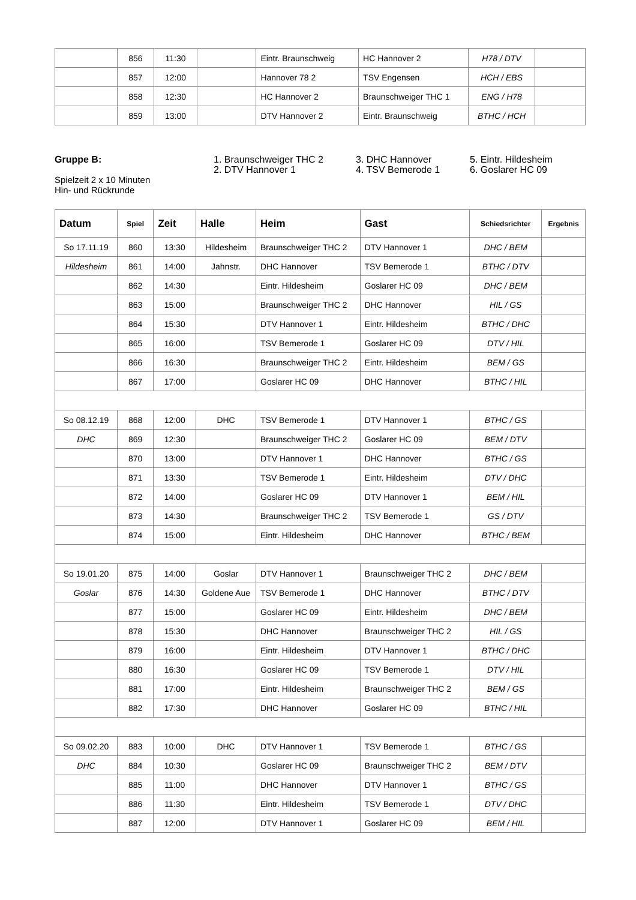| | 856 | 11:30 | | Eintr. Braunschweig | HC Hannover 2 | H78 / DTV | |
| | 857 | 12:00 | | Hannover 78 2 | TSV Engensen | HCH / EBS | |
| | 858 | 12:30 | | HC Hannover 2 | Braunschweiger THC 1 | ENG / H78 | |
| | 859 | 13:00 | | DTV Hannover 2 | Eintr. Braunschweig | BTHC / HCH | |
Gruppe B:
Spielzeit 2 x 10 Minuten
Hin- und Rückrunde
1. Braunschweiger THC 2
2. DTV Hannover 1
3. DHC Hannover
4. TSV Bemerode 1
5. Eintr. Hildesheim
6. Goslarer HC 09
| Datum | Spiel | Zeit | Halle | Heim | Gast | Schiedsrichter | Ergebnis |
| --- | --- | --- | --- | --- | --- | --- | --- |
| So 17.11.19 | 860 | 13:30 | Hildesheim | Braunschweiger THC 2 | DTV Hannover 1 | DHC / BEM | |
| Hildesheim | 861 | 14:00 | Jahnstr. | DHC Hannover | TSV Bemerode 1 | BTHC / DTV | |
| | 862 | 14:30 | | Eintr. Hildesheim | Goslarer HC 09 | DHC / BEM | |
| | 863 | 15:00 | | Braunschweiger THC 2 | DHC Hannover | HIL / GS | |
| | 864 | 15:30 | | DTV Hannover 1 | Eintr. Hildesheim | BTHC / DHC | |
| | 865 | 16:00 | | TSV Bemerode 1 | Goslarer HC 09 | DTV / HIL | |
| | 866 | 16:30 | | Braunschweiger THC 2 | Eintr. Hildesheim | BEM / GS | |
| | 867 | 17:00 | | Goslarer HC 09 | DHC Hannover | BTHC / HIL | |
| So 08.12.19 | 868 | 12:00 | DHC | TSV Bemerode 1 | DTV Hannover 1 | BTHC / GS | |
| DHC | 869 | 12:30 | | Braunschweiger THC 2 | Goslarer HC 09 | BEM / DTV | |
| | 870 | 13:00 | | DTV Hannover 1 | DHC Hannover | BTHC / GS | |
| | 871 | 13:30 | | TSV Bemerode 1 | Eintr. Hildesheim | DTV / DHC | |
| | 872 | 14:00 | | Goslarer HC 09 | DTV Hannover 1 | BEM / HIL | |
| | 873 | 14:30 | | Braunschweiger THC 2 | TSV Bemerode 1 | GS / DTV | |
| | 874 | 15:00 | | Eintr. Hildesheim | DHC Hannover | BTHC / BEM | |
| So 19.01.20 | 875 | 14:00 | Goslar | DTV Hannover 1 | Braunschweiger THC 2 | DHC / BEM | |
| Goslar | 876 | 14:30 | Goldene Aue | TSV Bemerode 1 | DHC Hannover | BTHC / DTV | |
| | 877 | 15:00 | | Goslarer HC 09 | Eintr. Hildesheim | DHC / BEM | |
| | 878 | 15:30 | | DHC Hannover | Braunschweiger THC 2 | HIL / GS | |
| | 879 | 16:00 | | Eintr. Hildesheim | DTV Hannover 1 | BTHC / DHC | |
| | 880 | 16:30 | | Goslarer HC 09 | TSV Bemerode 1 | DTV / HIL | |
| | 881 | 17:00 | | Eintr. Hildesheim | Braunschweiger THC 2 | BEM / GS | |
| | 882 | 17:30 | | DHC Hannover | Goslarer HC 09 | BTHC / HIL | |
| So 09.02.20 | 883 | 10:00 | DHC | DTV Hannover 1 | TSV Bemerode 1 | BTHC / GS | |
| DHC | 884 | 10:30 | | Goslarer HC 09 | Braunschweiger THC 2 | BEM / DTV | |
| | 885 | 11:00 | | DHC Hannover | DTV Hannover 1 | BTHC / GS | |
| | 886 | 11:30 | | Eintr. Hildesheim | TSV Bemerode 1 | DTV / DHC | |
| | 887 | 12:00 | | DTV Hannover 1 | Goslarer HC 09 | BEM / HIL | |